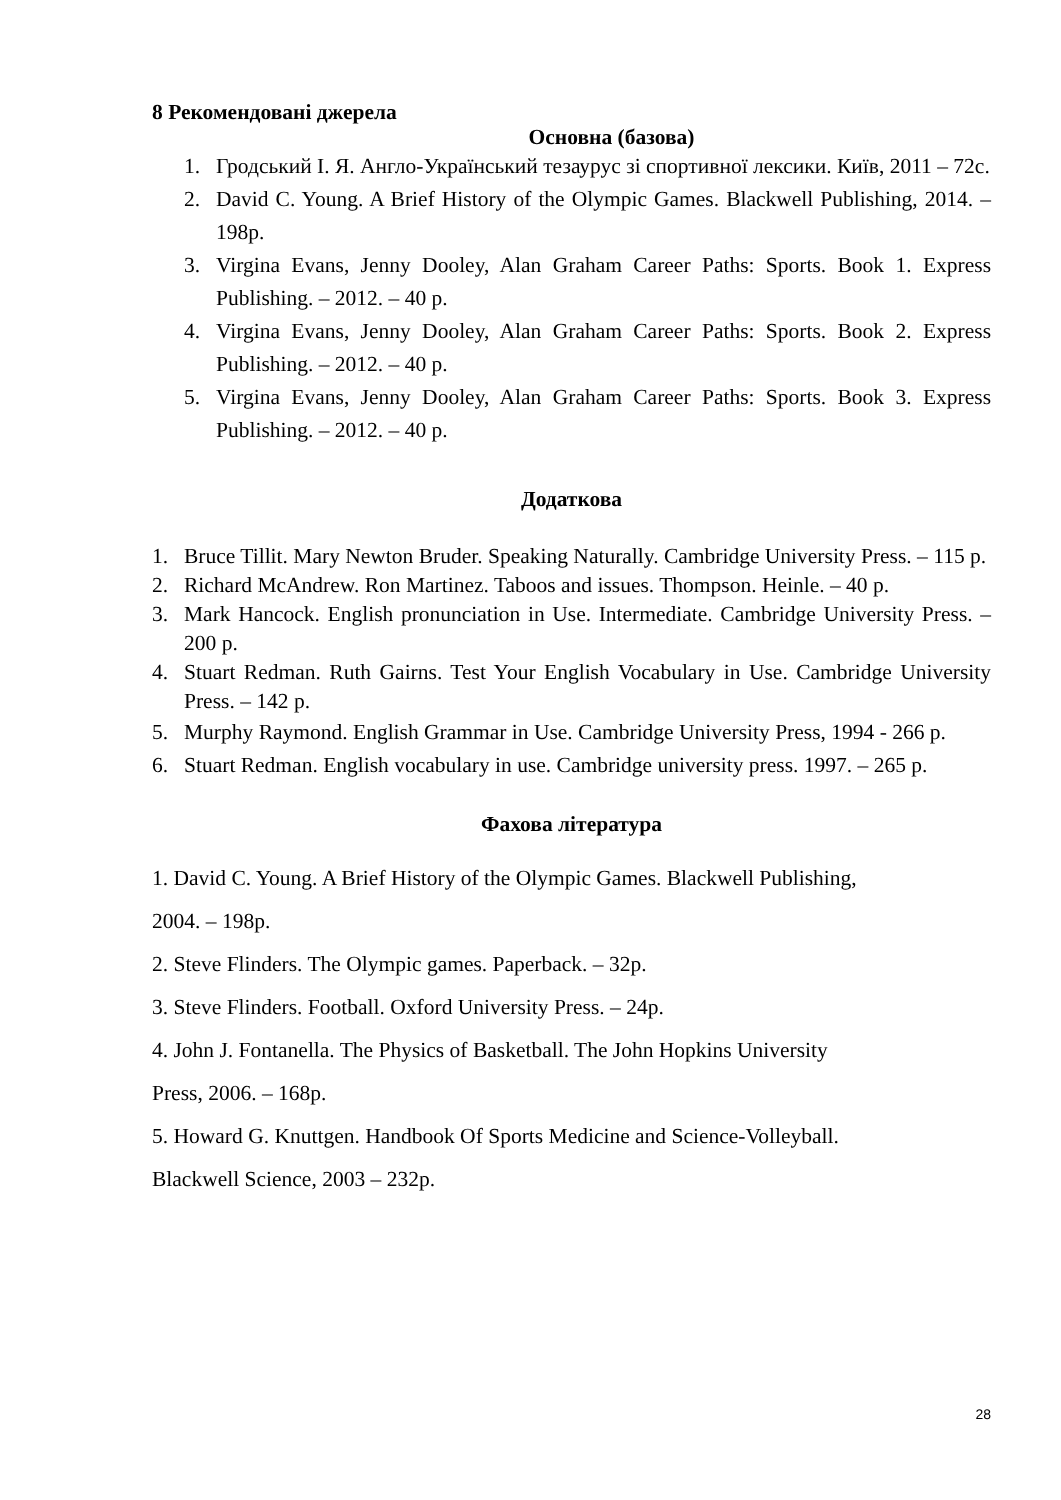8 Рекомендовані джерела
Основна (базова)
1. Гродський І. Я. Англо-Український тезаурус зі спортивної лексики. Київ, 2011 – 72с.
2. David C. Young. A Brief History of the Olympic Games. Blackwell Publishing, 2014. – 198p.
3. Virgina Evans, Jenny Dooley, Alan Graham Career Paths: Sports. Book 1. Express Publishing. – 2012. – 40 p.
4. Virgina Evans, Jenny Dooley, Alan Graham Career Paths: Sports. Book 2. Express Publishing. – 2012. – 40 p.
5. Virgina Evans, Jenny Dooley, Alan Graham Career Paths: Sports. Book 3. Express Publishing. – 2012. – 40 p.
Додаткова
1. Bruce Tillit. Mary Newton Bruder. Speaking Naturally. Cambridge University Press. – 115 p.
2. Richard McAndrew. Ron Martinez. Taboos and issues. Thompson. Heinle. – 40 p.
3. Mark Hancock. English pronunciation in Use. Intermediate. Cambridge University Press. – 200 p.
4. Stuart Redman. Ruth Gairns. Test Your English Vocabulary in Use. Cambridge University Press. – 142 p.
5. Murphy Raymond. English Grammar in Use. Cambridge University Press, 1994 - 266 p.
6. Stuart Redman. English vocabulary in use. Cambridge university press. 1997. – 265 p.
Фахова література
1. David C. Young. A Brief History of the Olympic Games. Blackwell Publishing,
2004. – 198p.
2. Steve Flinders. The Olympic games. Paperback. – 32p.
3. Steve Flinders. Football. Oxford University Press. – 24p.
4. John J. Fontanella. The Physics of Basketball. The John Hopkins University
Press, 2006. – 168p.
5. Howard G. Knuttgen. Handbook Of Sports Medicine and Science-Volleyball.
Blackwell Science, 2003 – 232p.
28